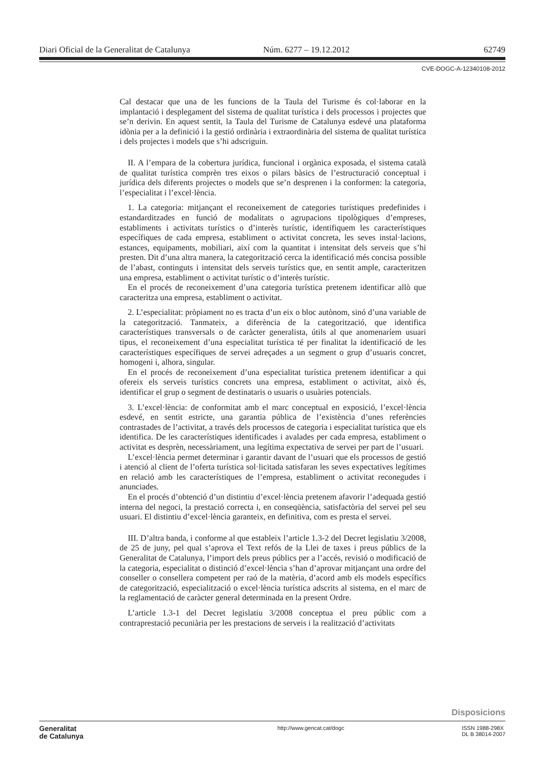Diari Oficial de la Generalitat de Catalunya Núm. 6277 – 19.12.2012 62749
CVE-DOGC-A-12340108-2012
Cal destacar que una de les funcions de la Taula del Turisme és col·laborar en la implantació i desplegament del sistema de qualitat turística i dels processos i projectes que se’n derivin. En aquest sentit, la Taula del Turisme de Catalunya esdevé una plataforma idònia per a la definició i la gestió ordinària i extraordinària del sistema de qualitat turística i dels projectes i models que s’hi adscriguin.
II. A l’empara de la cobertura jurídica, funcional i orgànica exposada, el sistema català de qualitat turística comprèn tres eixos o pilars bàsics de l’estructuració conceptual i jurídica dels diferents projectes o models que se’n desprenen i la conformen: la categoria, l’especialitat i l’excel·lència.
1. La categoria: mitjançant el reconeixement de categories turístiques predefinides i estandarditzades en funció de modalitats o agrupacions tipològiques d’empreses, establiments i activitats turístics o d’interès turístic, identifiquem les característiques específiques de cada empresa, establiment o activitat concreta, les seves instal·lacions, estances, equipaments, mobiliari, així com la quantitat i intensitat dels serveis que s’hi presten. Dit d’una altra manera, la categorització cerca la identificació més concisa possible de l’abast, continguts i intensitat dels serveis turístics que, en sentit ample, caracteritzen una empresa, establiment o activitat turístic o d’interès turístic.
En el procés de reconeixement d’una categoria turística pretenem identificar allò que caracteritza una empresa, establiment o activitat.
2. L’especialitat: pròpiament no es tracta d’un eix o bloc autònom, sinó d’una variable de la categorització. Tanmateix, a diferència de la categorització, que identifica característiques transversals o de caràcter generalista, útils al que anomenaríem usuari tipus, el reconeixement d’una especialitat turística té per finalitat la identificació de les característiques específiques de servei adreçades a un segment o grup d’usuaris concret, homogeni i, alhora, singular.
En el procés de reconeixement d’una especialitat turística pretenem identificar a qui ofereix els serveis turístics concrets una empresa, establiment o activitat, això és, identificar el grup o segment de destinataris o usuaris o usuàries potencials.
3. L’excel·lència: de conformitat amb el marc conceptual en exposició, l’excel·lència esdevé, en sentit estricte, una garantia pública de l’existència d’unes referències contrastades de l’activitat, a través dels processos de categoria i especialitat turística que els identifica. De les característiques identificades i avalades per cada empresa, establiment o activitat es desprèn, necessàriament, una legítima expectativa de servei per part de l’usuari.
L’excel·lència permet determinar i garantir davant de l’usuari que els processos de gestió i atenció al client de l’oferta turística sol·licitada satisfaran les seves expectatives legítimes en relació amb les característiques de l’empresa, establiment o activitat reconegudes i anunciades.
En el procés d’obtenció d’un distintiu d’excel·lència pretenem afavorir l’adequada gestió interna del negoci, la prestació correcta i, en conseqüència, satisfactòria del servei pel seu usuari. El distintiu d’excel·lència garanteix, en definitiva, com es presta el servei.
III. D’altra banda, i conforme al que estableix l’article 1.3-2 del Decret legislatiu 3/2008, de 25 de juny, pel qual s’aprova el Text refós de la Llei de taxes i preus públics de la Generalitat de Catalunya, l’import dels preus públics per a l’accés, revisió o modificació de la categoria, especialitat o distinció d’excel·lència s’han d’aprovar mitjançant una ordre del conseller o consellera competent per raó de la matèria, d’acord amb els models específics de categorització, especialització o excel·lència turística adscrits al sistema, en el marc de la reglamentació de caràcter general determinada en la present Ordre.
L’article 1.3-1 del Decret legislatiu 3/2008 conceptua el preu públic com a contraprestació pecuniària per les prestacions de serveis i la realització d’activitats
Disposicions
Generalitat
de Catalunya
http://www.gencat.cat/dogc ISSN 1988-298X
DL B 38014-2007